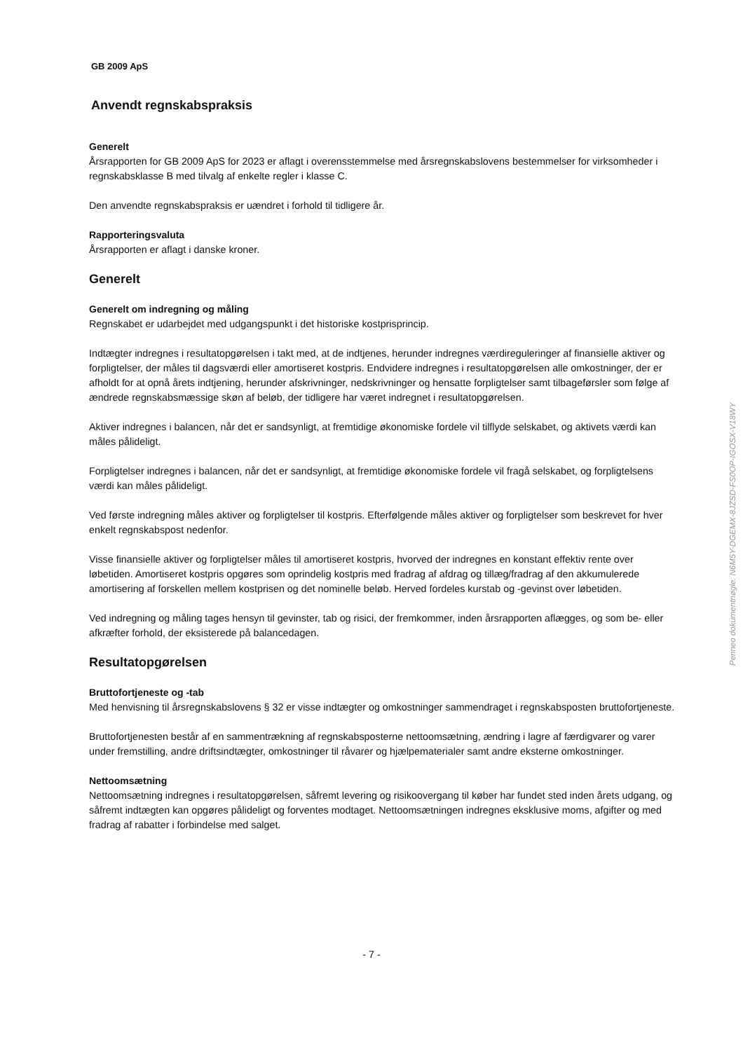GB 2009 ApS
Anvendt regnskabspraksis
Generelt
Årsrapporten for GB 2009 ApS for 2023 er aflagt i overensstemmelse med årsregnskabslovens bestemmelser for virksomheder i regnskabsklasse B med tilvalg af enkelte regler i klasse C.
Den anvendte regnskabspraksis er uændret i forhold til tidligere år.
Rapporteringsvaluta
Årsrapporten er aflagt i danske kroner.
Generelt
Generelt om indregning og måling
Regnskabet er udarbejdet med udgangspunkt i det historiske kostprisprincip.
Indtægter indregnes i resultatopgørelsen i takt med, at de indtjenes, herunder indregnes værdireguleringer af finansielle aktiver og forpligtelser, der måles til dagsværdi eller amortiseret kostpris. Endvidere indregnes i resultatopgørelsen alle omkostninger, der er afholdt for at opnå årets indtjening, herunder afskrivninger, nedskrivninger og hensatte forpligtelser samt tilbageførsler som følge af ændrede regnskabsmæssige skøn af beløb, der tidligere har været indregnet i resultatopgørelsen.
Aktiver indregnes i balancen, når det er sandsynligt, at fremtidige økonomiske fordele vil tilflyde selskabet, og aktivets værdi kan måles pålideligt.
Forpligtelser indregnes i balancen, når det er sandsynligt, at fremtidige økonomiske fordele vil fragå selskabet, og forpligtelsens værdi kan måles pålideligt.
Ved første indregning måles aktiver og forpligtelser til kostpris. Efterfølgende måles aktiver og forpligtelser som beskrevet for hver enkelt regnskabspost nedenfor.
Visse finansielle aktiver og forpligtelser måles til amortiseret kostpris, hvorved der indregnes en konstant effektiv rente over løbetiden. Amortiseret kostpris opgøres som oprindelig kostpris med fradrag af afdrag og tillæg/fradrag af den akkumulerede amortisering af forskellen mellem kostprisen og det nominelle beløb. Herved fordeles kurstab og -gevinst over løbetiden.
Ved indregning og måling tages hensyn til gevinster, tab og risici, der fremkommer, inden årsrapporten aflægges, og som be- eller afkræfter forhold, der eksisterede på balancedagen.
Resultatopgørelsen
Bruttofortjeneste og -tab
Med henvisning til årsregnskabslovens § 32 er visse indtægter og omkostninger sammendraget i regnskabsposten bruttofortjeneste.
Bruttofortjenesten består af en sammentrækning af regnskabsposterne nettoomsætning, ændring i lagre af færdigvarer og varer under fremstilling, andre driftsindtægter, omkostninger til råvarer og hjælpematerialer samt andre eksterne omkostninger.
Nettoomsætning
Nettoomsætning indregnes i resultatopgørelsen, såfremt levering og risikoovergang til køber har fundet sted inden årets udgang, og såfremt indtægten kan opgøres pålideligt og forventes modtaget. Nettoomsætningen indregnes eksklusive moms, afgifter og med fradrag af rabatter i forbindelse med salget.
- 7 -
Penneo dokumentnøgle: N6M5Y-DGEMX-8JZSD-FS0OP-IGOSX-V18WY